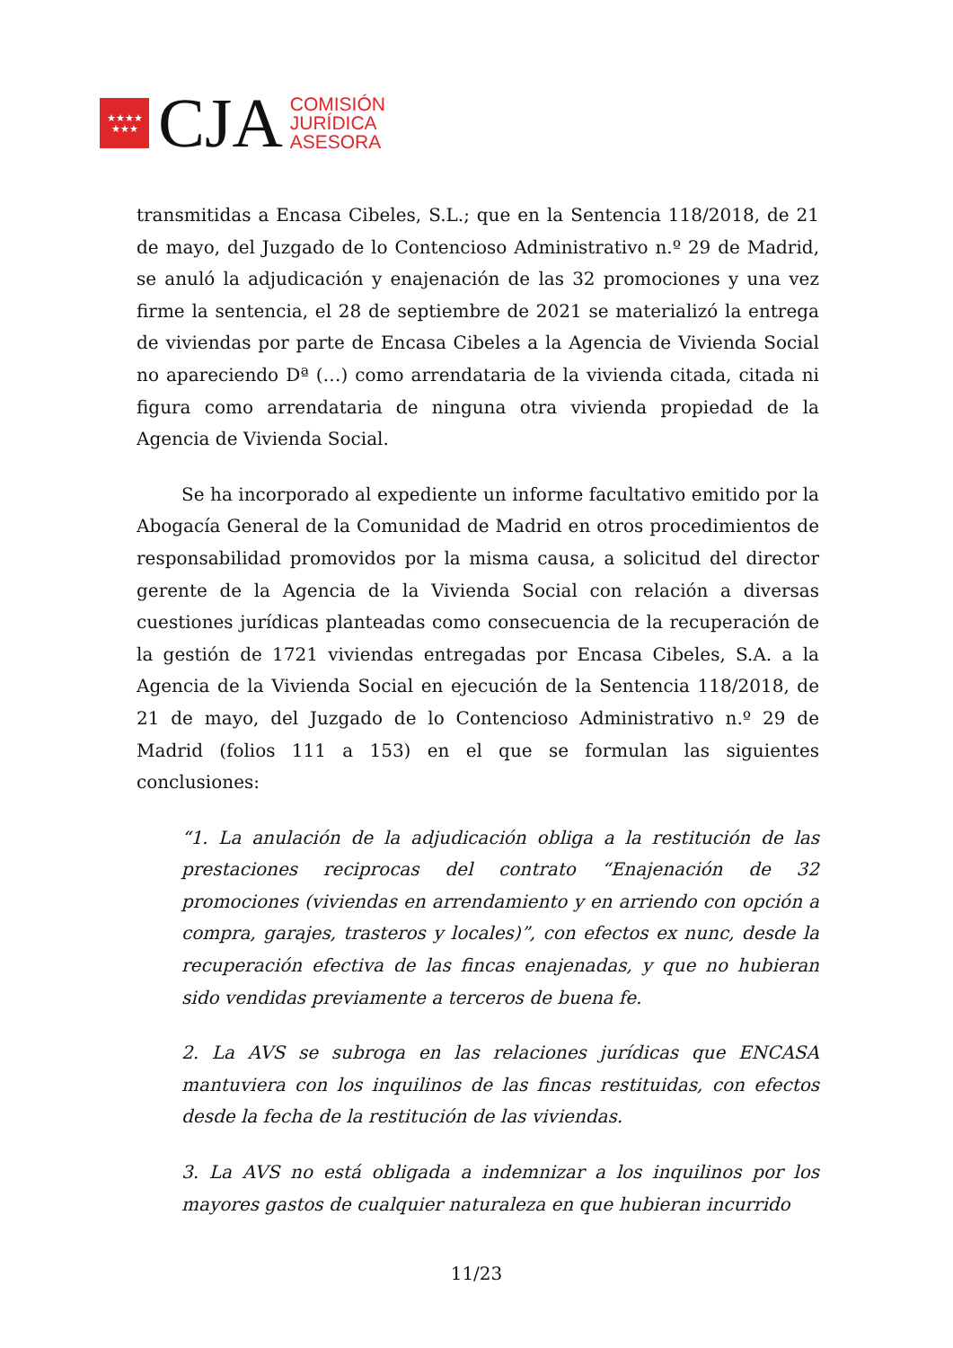★★★★
★★★
CJA
COMISIÓN
JURÍDICA
ASESORA
transmitidas a Encasa Cibeles, S.L.; que en la Sentencia 118/2018, de 21 de mayo, del Juzgado de lo Contencioso Administrativo n.º 29 de Madrid, se anuló la adjudicación y enajenación de las 32 promociones y una vez firme la sentencia, el 28 de septiembre de 2021 se materializó la entrega de viviendas por parte de Encasa Cibeles a la Agencia de Vivienda Social no apareciendo Dª (…) como arrendataria de la vivienda citada, citada ni figura como arrendataria de ninguna otra vivienda propiedad de la Agencia de Vivienda Social.
Se ha incorporado al expediente un informe facultativo emitido por la Abogacía General de la Comunidad de Madrid en otros procedimientos de responsabilidad promovidos por la misma causa, a solicitud del director gerente de la Agencia de la Vivienda Social con relación a diversas cuestiones jurídicas planteadas como consecuencia de la recuperación de la gestión de 1721 viviendas entregadas por Encasa Cibeles, S.A. a la Agencia de la Vivienda Social en ejecución de la Sentencia 118/2018, de 21 de mayo, del Juzgado de lo Contencioso Administrativo n.º 29 de Madrid (folios 111 a 153) en el que se formulan las siguientes conclusiones:
“1. La anulación de la adjudicación obliga a la restitución de las prestaciones reciprocas del contrato “Enajenación de 32 promociones (viviendas en arrendamiento y en arriendo con opción a compra, garajes, trasteros y locales)”, con efectos ex nunc, desde la recuperación efectiva de las fincas enajenadas, y que no hubieran sido vendidas previamente a terceros de buena fe.
2. La AVS se subroga en las relaciones jurídicas que ENCASA mantuviera con los inquilinos de las fincas restituidas, con efectos desde la fecha de la restitución de las viviendas.
3. La AVS no está obligada a indemnizar a los inquilinos por los mayores gastos de cualquier naturaleza en que hubieran incurrido
11/23